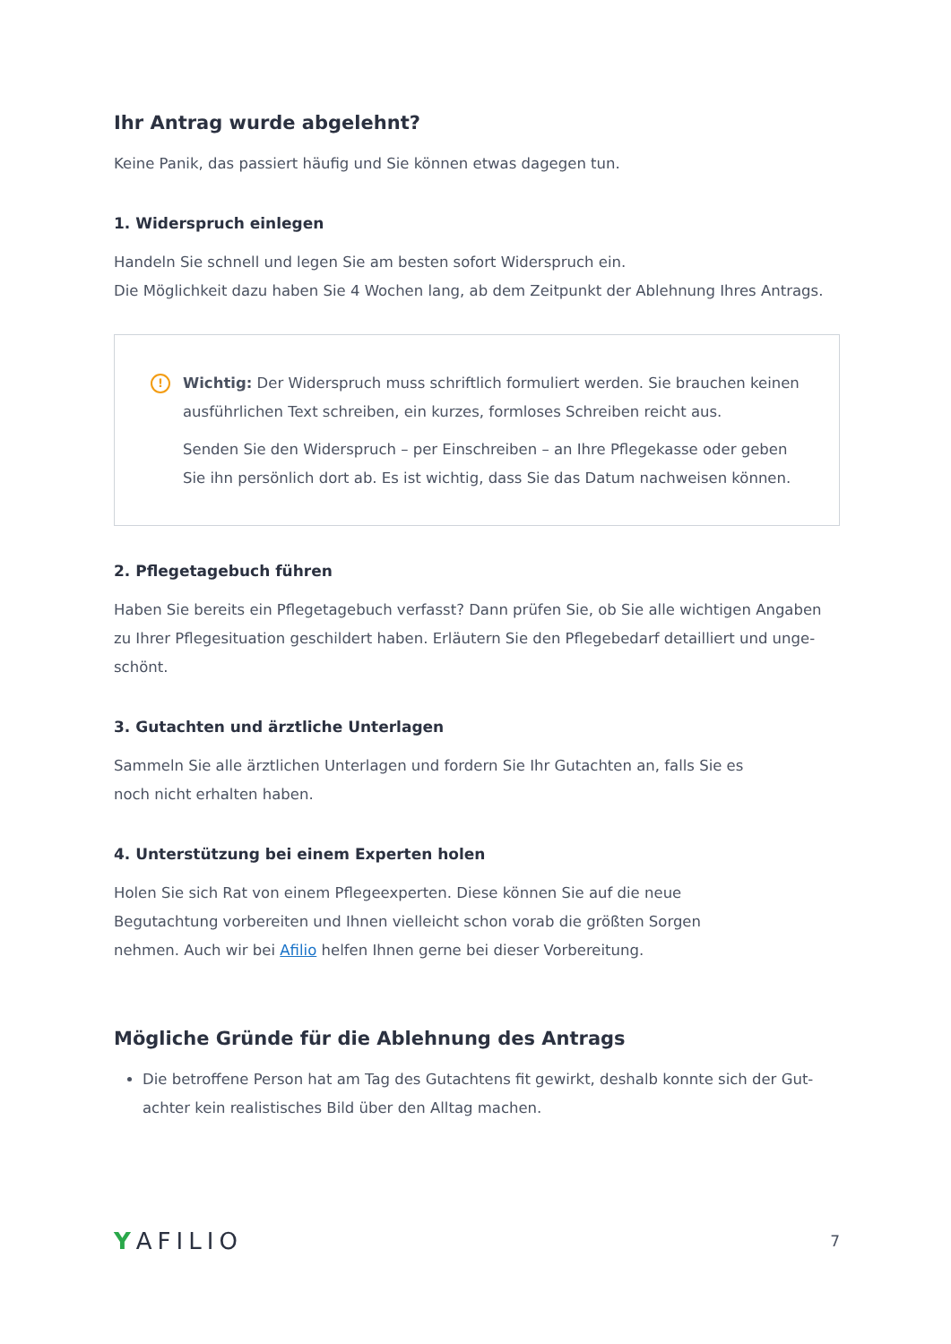Ihr Antrag wurde abgelehnt?
Keine Panik, das passiert häufig und Sie können etwas dagegen tun.
1. Widerspruch einlegen
Handeln Sie schnell und legen Sie am besten sofort Widerspruch ein.
Die Möglichkeit dazu haben Sie 4 Wochen lang, ab dem Zeitpunkt der Ablehnung Ihres Antrags.
!
Wichtig: Der Widerspruch muss schriftlich formuliert werden. Sie brauchen keinen ausführlichen Text schreiben, ein kurzes, formloses Schreiben reicht aus.
Senden Sie den Widerspruch – per Einschreiben – an Ihre Pflegekasse oder geben Sie ihn persönlich dort ab. Es ist wichtig, dass Sie das Datum nachweisen können.
2. Pflegetagebuch führen
Haben Sie bereits ein Pflegetagebuch verfasst? Dann prüfen Sie, ob Sie alle wichtigen Angaben zu Ihrer Pflegesituation geschildert haben. Erläutern Sie den Pflegebedarf detailliert und unge­schönt.
3. Gutachten und ärztliche Unterlagen
Sammeln Sie alle ärztlichen Unterlagen und fordern Sie Ihr Gutachten an, falls Sie es
noch nicht erhalten haben.
4. Unterstützung bei einem Experten holen
Holen Sie sich Rat von einem Pflegeexperten. Diese können Sie auf die neue
Begutachtung vorbereiten und Ihnen vielleicht schon vorab die größten Sorgen
nehmen. Auch wir bei Afilio helfen Ihnen gerne bei dieser Vorbereitung.
Mögliche Gründe für die Ablehnung des Antrags
Die betroffene Person hat am Tag des Gutachtens fit gewirkt, deshalb konnte sich der Gut­achter kein realistisches Bild über den Alltag machen.
YAFILIO 7